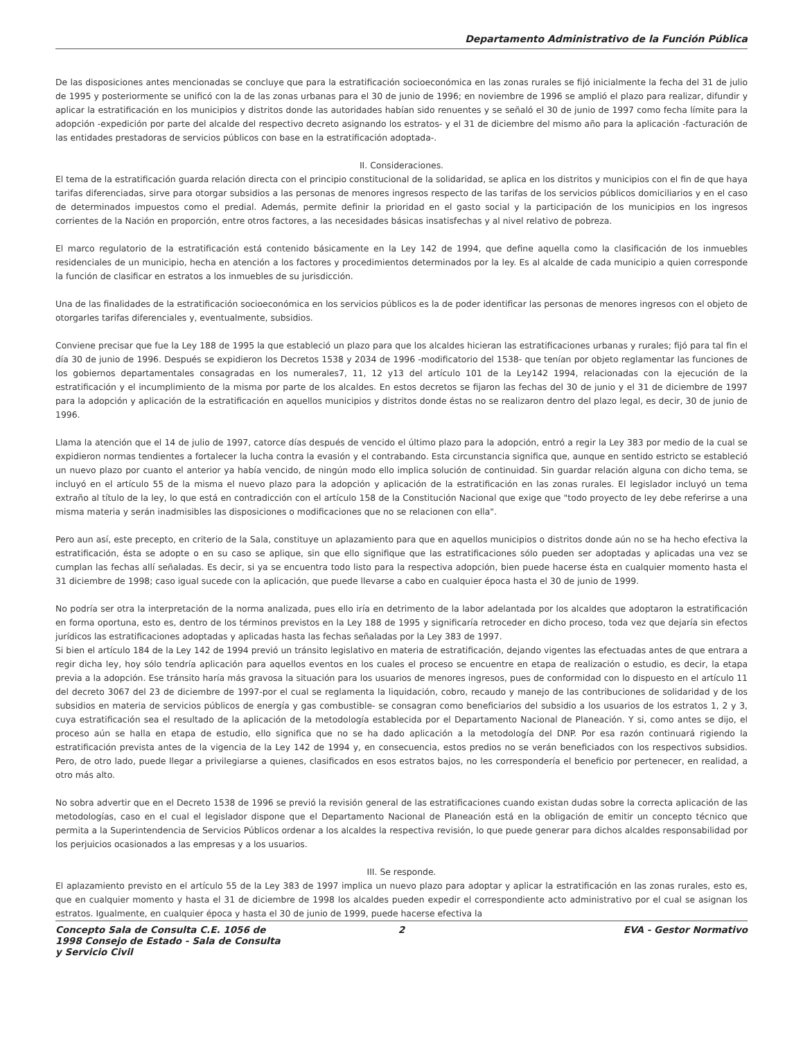Departamento Administrativo de la Función Pública
De las disposiciones antes mencionadas se concluye que para la estratificación socioeconómica en las zonas rurales se fijó inicialmente la fecha del 31 de julio de 1995 y posteriormente se unificó con la de las zonas urbanas para el 30 de junio de 1996; en noviembre de 1996 se amplió el plazo para realizar, difundir y aplicar la estratificación en los municipios y distritos donde las autoridades habían sido renuentes y se señaló el 30 de junio de 1997 como fecha límite para la adopción -expedición por parte del alcalde del respectivo decreto asignando los estratos- y el 31 de diciembre del mismo año para la aplicación -facturación de las entidades prestadoras de servicios públicos con base en la estratificación adoptada-.
II. Consideraciones.
El tema de la estratificación guarda relación directa con el principio constitucional de la solidaridad, se aplica en los distritos y municipios con el fin de que haya tarifas diferenciadas, sirve para otorgar subsidios a las personas de menores ingresos respecto de las tarifas de los servicios públicos domiciliarios y en el caso de determinados impuestos como el predial. Además, permite definir la prioridad en el gasto social y la participación de los municipios en los ingresos corrientes de la Nación en proporción, entre otros factores, a las necesidades básicas insatisfechas y al nivel relativo de pobreza.
El marco regulatorio de la estratificación está contenido básicamente en la Ley 142 de 1994, que define aquella como la clasificación de los inmuebles residenciales de un municipio, hecha en atención a los factores y procedimientos determinados por la ley. Es al alcalde de cada municipio a quien corresponde la función de clasificar en estratos a los inmuebles de su jurisdicción.
Una de las finalidades de la estratificación socioeconómica en los servicios públicos es la de poder identificar las personas de menores ingresos con el objeto de otorgarles tarifas diferenciales y, eventualmente, subsidios.
Conviene precisar que fue la Ley 188 de 1995 la que estableció un plazo para que los alcaldes hicieran las estratificaciones urbanas y rurales; fijó para tal fin el día 30 de junio de 1996. Después se expidieron los Decretos 1538 y 2034 de 1996 -modificatorio del 1538- que tenían por objeto reglamentar las funciones de los gobiernos departamentales consagradas en los numerales7, 11, 12 y13 del artículo 101 de la Ley142 1994, relacionadas con la ejecución de la estratificación y el incumplimiento de la misma por parte de los alcaldes. En estos decretos se fijaron las fechas del 30 de junio y el 31 de diciembre de 1997 para la adopción y aplicación de la estratificación en aquellos municipios y distritos donde éstas no se realizaron dentro del plazo legal, es decir, 30 de junio de 1996.
Llama la atención que el 14 de julio de 1997, catorce días después de vencido el último plazo para la adopción, entró a regir la Ley 383 por medio de la cual se expidieron normas tendientes a fortalecer la lucha contra la evasión y el contrabando. Esta circunstancia significa que, aunque en sentido estricto se estableció un nuevo plazo por cuanto el anterior ya había vencido, de ningún modo ello implica solución de continuidad. Sin guardar relación alguna con dicho tema, se incluyó en el artículo 55 de la misma el nuevo plazo para la adopción y aplicación de la estratificación en las zonas rurales. El legislador incluyó un tema extraño al título de la ley, lo que está en contradicción con el artículo 158 de la Constitución Nacional que exige que "todo proyecto de ley debe referirse a una misma materia y serán inadmisibles las disposiciones o modificaciones que no se relacionen con ella".
Pero aun así, este precepto, en criterio de la Sala, constituye un aplazamiento para que en aquellos municipios o distritos donde aún no se ha hecho efectiva la estratificación, ésta se adopte o en su caso se aplique, sin que ello signifique que las estratificaciones sólo pueden ser adoptadas y aplicadas una vez se cumplan las fechas allí señaladas. Es decir, si ya se encuentra todo listo para la respectiva adopción, bien puede hacerse ésta en cualquier momento hasta el 31 diciembre de 1998; caso igual sucede con la aplicación, que puede llevarse a cabo en cualquier época hasta el 30 de junio de 1999.
No podría ser otra la interpretación de la norma analizada, pues ello iría en detrimento de la labor adelantada por los alcaldes que adoptaron la estratificación en forma oportuna, esto es, dentro de los términos previstos en la Ley 188 de 1995 y significaría retroceder en dicho proceso, toda vez que dejaría sin efectos jurídicos las estratificaciones adoptadas y aplicadas hasta las fechas señaladas por la Ley 383 de 1997.
Si bien el artículo 184 de la Ley 142 de 1994 previó un tránsito legislativo en materia de estratificación, dejando vigentes las efectuadas antes de que entrara a regir dicha ley, hoy sólo tendría aplicación para aquellos eventos en los cuales el proceso se encuentre en etapa de realización o estudio, es decir, la etapa previa a la adopción. Ese tránsito haría más gravosa la situación para los usuarios de menores ingresos, pues de conformidad con lo dispuesto en el artículo 11 del decreto 3067 del 23 de diciembre de 1997-por el cual se reglamenta la liquidación, cobro, recaudo y manejo de las contribuciones de solidaridad y de los subsidios en materia de servicios públicos de energía y gas combustible- se consagran como beneficiarios del subsidio a los usuarios de los estratos 1, 2 y 3, cuya estratificación sea el resultado de la aplicación de la metodología establecida por el Departamento Nacional de Planeación. Y si, como antes se dijo, el proceso aún se halla en etapa de estudio, ello significa que no se ha dado aplicación a la metodología del DNP. Por esa razón continuará rigiendo la estratificación prevista antes de la vigencia de la Ley 142 de 1994 y, en consecuencia, estos predios no se verán beneficiados con los respectivos subsidios. Pero, de otro lado, puede llegar a privilegiarse a quienes, clasificados en esos estratos bajos, no les correspondería el beneficio por pertenecer, en realidad, a otro más alto.
No sobra advertir que en el Decreto 1538 de 1996 se previó la revisión general de las estratificaciones cuando existan dudas sobre la correcta aplicación de las metodologías, caso en el cual el legislador dispone que el Departamento Nacional de Planeación está en la obligación de emitir un concepto técnico que permita a la Superintendencia de Servicios Públicos ordenar a los alcaldes la respectiva revisión, lo que puede generar para dichos alcaldes responsabilidad por los perjuicios ocasionados a las empresas y a los usuarios.
III. Se responde.
El aplazamiento previsto en el artículo 55 de la Ley 383 de 1997 implica un nuevo plazo para adoptar y aplicar la estratificación en las zonas rurales, esto es, que en cualquier momento y hasta el 31 de diciembre de 1998 los alcaldes pueden expedir el correspondiente acto administrativo por el cual se asignan los estratos. Igualmente, en cualquier época y hasta el 30 de junio de 1999, puede hacerse efectiva la
Concepto Sala de Consulta C.E. 1056 de 1998 Consejo de Estado - Sala de Consulta y Servicio Civil
2 EVA - Gestor Normativo